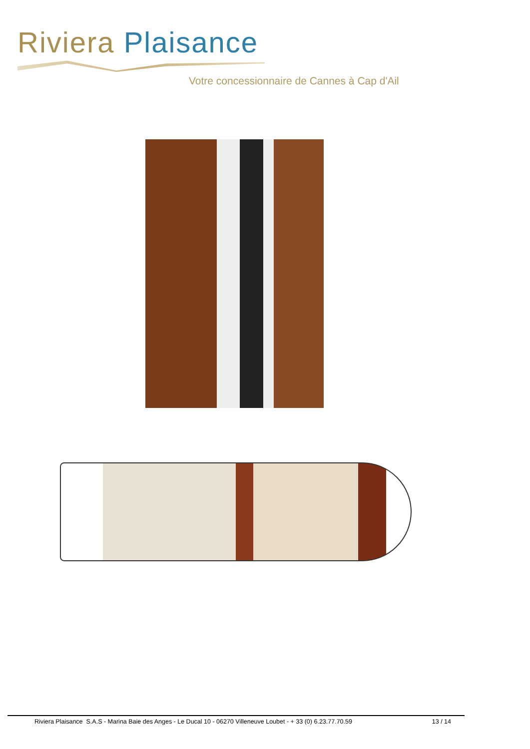Riviera Plaisance
Votre concessionnaire de Cannes à Cap d'Ail
Riviera Plaisance S.A.S - Marina Baie des Anges - Le Ducal 10 - 06270 Villeneuve Loubet - + 33 (0) 6.23.77.70.59 13 / 14